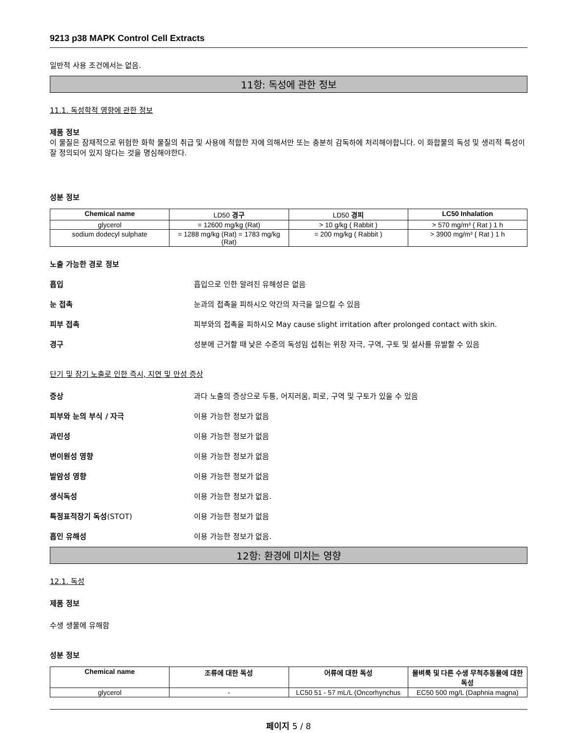9213 p38 MAPK Control Cell Extracts
일반적 사용 조건에서는 없음.
11항: 독성에 관한 정보
11.1. 독성학적 영향에 관한 정보
제품 정보
이 물질은 잠재적으로 위험한 화학 물질의 취급 및 사용에 적합한 자에 의해서만 또는 충분히 감독하에 처리해야합니다. 이 화합물의 독성 및 생리적 특성이 잘 정의되어 있지 않다는 것을 명심해야한다.
성분 정보
| Chemical name | LD50 경구 | LD50 경피 | LC50 Inhalation |
| --- | --- | --- | --- |
| glycerol | = 12600 mg/kg (Rat) | > 10 g/kg ( Rabbit ) | > 570 mg/m³ ( Rat ) 1 h |
| sodium dodecyl sulphate | = 1288 mg/kg (Rat) = 1783 mg/kg (Rat) | = 200 mg/kg ( Rabbit ) | > 3900 mg/m³ ( Rat ) 1 h |
노출 가능한 경로 정보
흡입 흡입으로 인한 알려진 유해성은 없음
눈 접촉 눈과의 접촉을 피하시오 약간의 자극을 일으킬 수 있음
피부 접촉 피부와의 접촉을 피하시오 May cause slight irritation after prolonged contact with skin.
경구 성분에 근거할 때 낮은 수준의 독성임 섭취는 위장 자극, 구역, 구토 및 설사를 유발할 수 있음
단기 및 장기 노출로 인한 즉시, 지연 및 만성 증상
증상 과다 노출의 증상으로 두통, 어지러움, 피로, 구역 및 구토가 있을 수 있음
피부와 눈의 부식 / 자극 이용 가능한 정보가 없음
과민성 이용 가능한 정보가 없음
변이원성 영향 이용 가능한 정보가 없음
발암성 영향 이용 가능한 정보가 없음
생식독성 이용 가능한 정보가 없음.
특정표적장기 독성(STOT) 이용 가능한 정보가 없음
흡인 유해성 이용 가능한 정보가 없음.
12항: 환경에 미치는 영향
12.1. 독성
제품 정보
수생 생물에 유해함
성분 정보
| Chemical name | 조류에 대한 독성 | 어류에 대한 독성 | 물벼룩 및 다른 수생 무척추동물에 대한 독성 |
| --- | --- | --- | --- |
| glycerol | - | LC50 51 - 57 mL/L (Oncorhynchus | EC50 500 mg/L (Daphnia magna) |
페이지 5 / 8